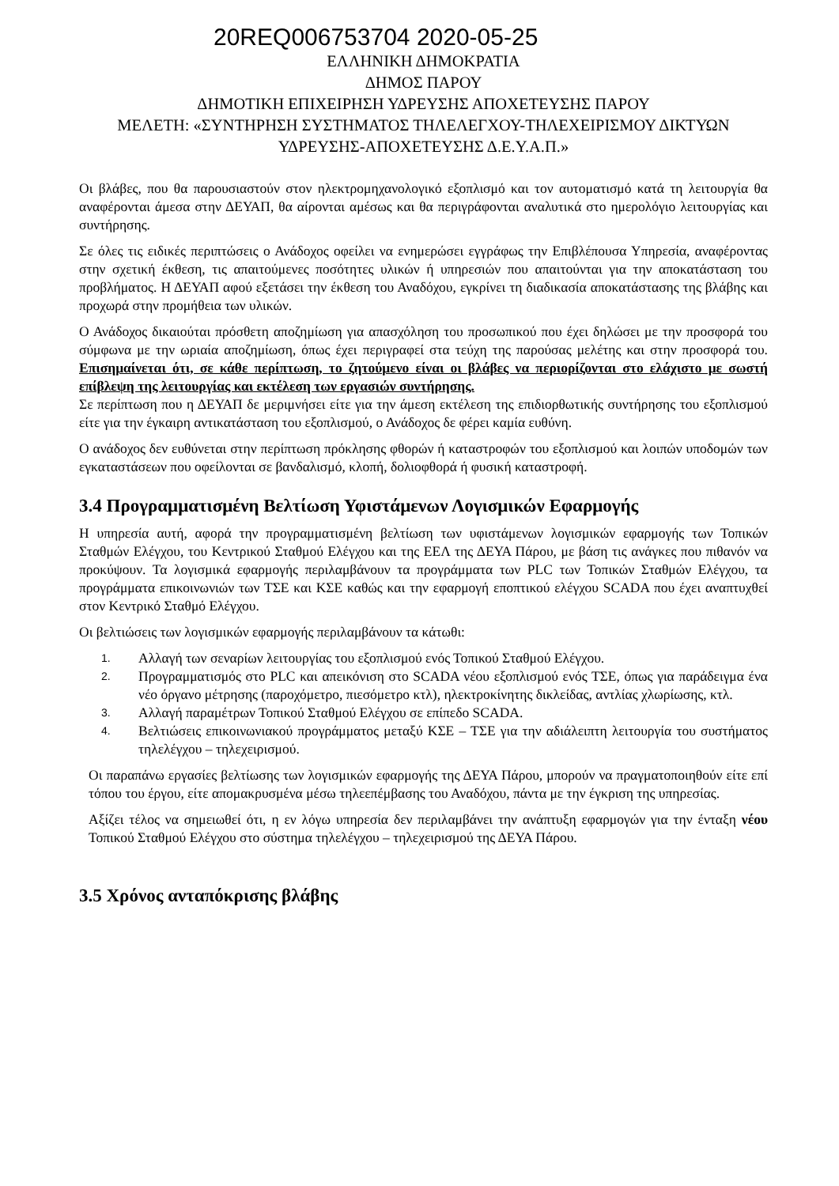20REQ006753704 2020-05-25
ΕΛΛΗΝΙΚΗ ΔΗΜΟΚΡΑΤΙΑ
ΔΗΜΟΣ ΠΑΡΟΥ
ΔΗΜΟΤΙΚΗ ΕΠΙΧΕΙΡΗΣΗ ΥΔΡΕΥΣΗΣ ΑΠΟΧΕΤΕΥΣΗΣ ΠΑΡΟΥ
ΜΕΛΕΤΗ: «ΣΥΝΤΗΡΗΣΗ ΣΥΣΤΗΜΑΤΟΣ ΤΗΛΕΛΕΓΧΟΥ-ΤΗΛΕΧΕΙΡΙΣΜΟΥ ΔΙΚΤΥΩΝ
ΥΔΡΕΥΣΗΣ-ΑΠΟΧΕΤΕΥΣΗΣ Δ.Ε.Υ.Α.Π.»
Οι βλάβες, που θα παρουσιαστούν στον ηλεκτρομηχανολογικό εξοπλισμό και τον αυτοματισμό κατά τη λειτουργία θα αναφέρονται άμεσα στην ΔΕΥΑΠ, θα αίρονται αμέσως και θα περιγράφονται αναλυτικά στο ημερολόγιο λειτουργίας και συντήρησης.
Σε όλες τις ειδικές περιπτώσεις ο Ανάδοχος οφείλει να ενημερώσει εγγράφως την Επιβλέπουσα Υπηρεσία, αναφέροντας στην σχετική έκθεση, τις απαιτούμενες ποσότητες υλικών ή υπηρεσιών που απαιτούνται για την αποκατάσταση του προβλήματος. Η ΔΕΥΑΠ αφού εξετάσει την έκθεση του Αναδόχου, εγκρίνει τη διαδικασία αποκατάστασης της βλάβης και προχωρά στην προμήθεια των υλικών.
Ο Ανάδοχος δικαιούται πρόσθετη αποζημίωση για απασχόληση του προσωπικού που έχει δηλώσει με την προσφορά του σύμφωνα με την ωριαία αποζημίωση, όπως έχει περιγραφεί στα τεύχη της παρούσας μελέτης και στην προσφορά του. Επισημαίνεται ότι, σε κάθε περίπτωση, το ζητούμενο είναι οι βλάβες να περιορίζονται στο ελάχιστο με σωστή επίβλεψη της λειτουργίας και εκτέλεση των εργασιών συντήρησης.
Σε περίπτωση που η ΔΕΥΑΠ δε μεριμνήσει είτε για την άμεση εκτέλεση της επιδιορθωτικής συντήρησης του εξοπλισμού είτε για την έγκαιρη αντικατάσταση του εξοπλισμού, ο Ανάδοχος δε φέρει καμία ευθύνη.
Ο ανάδοχος δεν ευθύνεται στην περίπτωση πρόκλησης φθορών ή καταστροφών του εξοπλισμού και λοιπών υποδομών των εγκαταστάσεων που οφείλονται σε βανδαλισμό, κλοπή, δολιοφθορά ή φυσική καταστροφή.
3.4 Προγραμματισμένη Βελτίωση Υφιστάμενων Λογισμικών Εφαρμογής
Η υπηρεσία αυτή, αφορά την προγραμματισμένη βελτίωση των υφιστάμενων λογισμικών εφαρμογής των Τοπικών Σταθμών Ελέγχου, του Κεντρικού Σταθμού Ελέγχου και της ΕΕΛ της ΔΕΥΑ Πάρου, με βάση τις ανάγκες που πιθανόν να προκύψουν. Τα λογισμικά εφαρμογής περιλαμβάνουν τα προγράμματα των PLC των Τοπικών Σταθμών Ελέγχου, τα προγράμματα επικοινωνιών των ΤΣΕ και ΚΣΕ καθώς και την εφαρμογή εποπτικού ελέγχου SCADA που έχει αναπτυχθεί στον Κεντρικό Σταθμό Ελέγχου.
Οι βελτιώσεις των λογισμικών εφαρμογής περιλαμβάνουν τα κάτωθι:
1. Αλλαγή των σεναρίων λειτουργίας του εξοπλισμού ενός Τοπικού Σταθμού Ελέγχου.
2. Προγραμματισμός στο PLC και απεικόνιση στο SCADA νέου εξοπλισμού ενός ΤΣΕ, όπως για παράδειγμα ένα νέο όργανο μέτρησης (παροχόμετρο, πιεσόμετρο κτλ), ηλεκτροκίνητης δικλείδας, αντλίας χλωρίωσης, κτλ.
3. Αλλαγή παραμέτρων Τοπικού Σταθμού Ελέγχου σε επίπεδο SCADA.
4. Βελτιώσεις επικοινωνιακού προγράμματος μεταξύ ΚΣΕ – ΤΣΕ για την αδιάλειπτη λειτουργία του συστήματος τηλελέγχου – τηλεχειρισμού.
Οι παραπάνω εργασίες βελτίωσης των λογισμικών εφαρμογής της ΔΕΥΑ Πάρου, μπορούν να πραγματοποιηθούν είτε επί τόπου του έργου, είτε απομακρυσμένα μέσω τηλεεπέμβασης του Αναδόχου, πάντα με την έγκριση της υπηρεσίας.
Αξίζει τέλος να σημειωθεί ότι, η εν λόγω υπηρεσία δεν περιλαμβάνει την ανάπτυξη εφαρμογών για την ένταξη νέου Τοπικού Σταθμού Ελέγχου στο σύστημα τηλελέγχου – τηλεχειρισμού της ΔΕΥΑ Πάρου.
3.5 Χρόνος ανταπόκρισης βλάβης